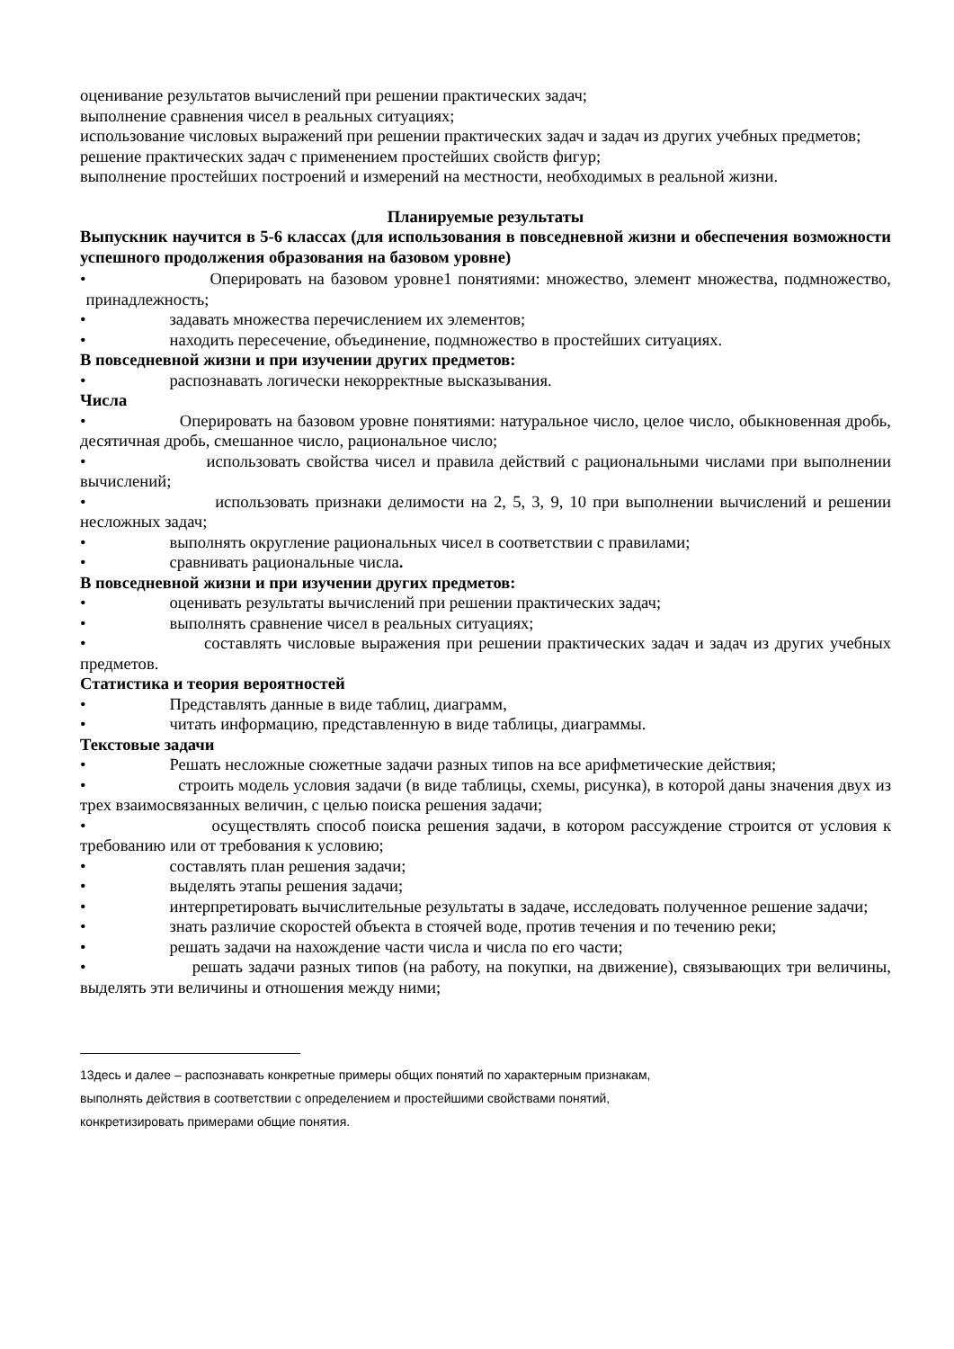оценивание результатов вычислений при решении практических задач;
выполнение сравнения чисел в реальных ситуациях;
использование числовых выражений при решении практических задач и задач из других учебных предметов;
решение практических задач с применением простейших свойств фигур;
выполнение простейших построений и измерений на местности, необходимых в реальной жизни.
Планируемые результаты
Выпускник научится в 5-6 классах (для использования в повседневной жизни и обеспечения возможности успешного продолжения образования на базовом уровне)
• Оперировать на базовом уровне1 понятиями: множество, элемент множества, подмножество, принадлежность;
• задавать множества перечислением их элементов;
• находить пересечение, объединение, подмножество в простейших ситуациях.
В повседневной жизни и при изучении других предметов:
• распознавать логически некорректные высказывания.
Числа
• Оперировать на базовом уровне понятиями: натуральное число, целое число, обыкновенная дробь, десятичная дробь, смешанное число, рациональное число;
• использовать свойства чисел и правила действий с рациональными числами при выполнении вычислений;
• использовать признаки делимости на 2, 5, 3, 9, 10 при выполнении вычислений и решении несложных задач;
• выполнять округление рациональных чисел в соответствии с правилами;
• сравнивать рациональные числа.
В повседневной жизни и при изучении других предметов:
• оценивать результаты вычислений при решении практических задач;
• выполнять сравнение чисел в реальных ситуациях;
• составлять числовые выражения при решении практических задач и задач из других учебных предметов.
Статистика и теория вероятностей
• Представлять данные в виде таблиц, диаграмм,
• читать информацию, представленную в виде таблицы, диаграммы.
Текстовые задачи
• Решать несложные сюжетные задачи разных типов на все арифметические действия;
• строить модель условия задачи (в виде таблицы, схемы, рисунка), в которой даны значения двух из трех взаимосвязанных величин, с целью поиска решения задачи;
• осуществлять способ поиска решения задачи, в котором рассуждение строится от условия к требованию или от требования к условию;
• составлять план решения задачи;
• выделять этапы решения задачи;
• интерпретировать вычислительные результаты в задаче, исследовать полученное решение задачи;
• знать различие скоростей объекта в стоячей воде, против течения и по течению реки;
• решать задачи на нахождение части числа и числа по его части;
• решать задачи разных типов (на работу, на покупки, на движение), связывающих три величины, выделять эти величины и отношения между ними;
13десь и далее – распознавать конкретные примеры общих понятий по характерным признакам,
выполнять действия в соответствии с определением и простейшими свойствами понятий,
конкретизировать примерами общие понятия.